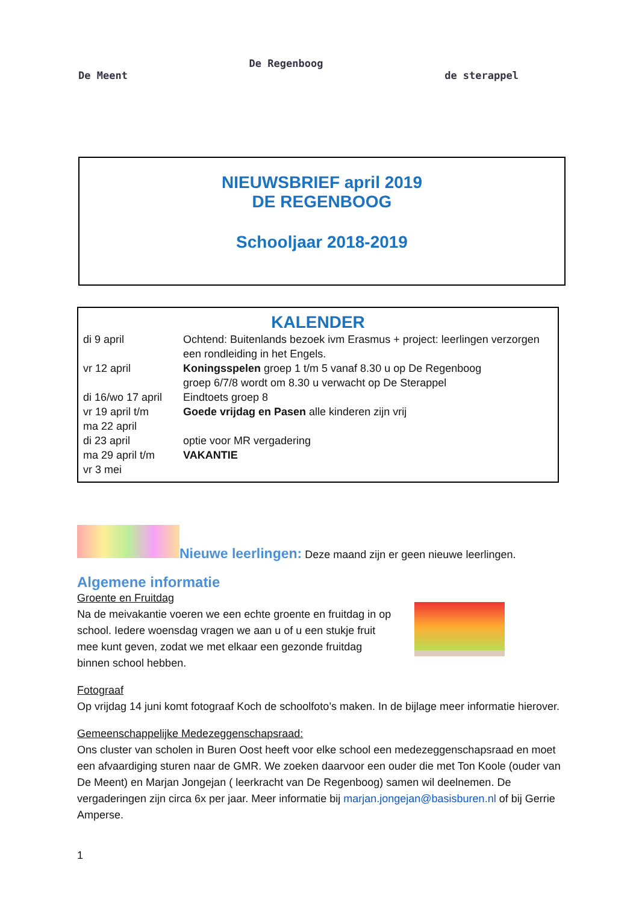De Meent
De Regenboog
de sterappel
NIEUWSBRIEF april 2019
DE REGENBOOG
Schooljaar 2018-2019
KALENDER
| di 9 april | Ochtend: Buitenlands bezoek ivm Erasmus + project: leerlingen verzorgen een rondleiding in het Engels. |
| vr 12 april | Koningsspelen groep 1 t/m 5 vanaf 8.30 u op De Regenboog groep 6/7/8 wordt om 8.30 u verwacht op De Sterappel |
| di 16/wo 17 april | Eindtoets groep 8 |
| vr 19 april t/m ma 22 april | Goede vrijdag en Pasen alle kinderen zijn vrij |
| di 23 april | optie voor MR vergadering |
| ma 29 april t/m vr 3 mei | VAKANTIE |
Nieuwe leerlingen: Deze maand zijn er geen nieuwe leerlingen.
Algemene informatie
Groente en Fruitdag
Na de meivakantie voeren we een echte groente en fruitdag in op school. Iedere woensdag vragen we aan u of u een stukje fruit mee kunt geven, zodat we met elkaar een gezonde fruitdag binnen school hebben.
Fotograaf
Op vrijdag 14 juni komt fotograaf Koch de schoolfoto’s maken. In de bijlage meer informatie hierover.
Gemeenschappelijke Medezeggenschapsraad:
Ons cluster van scholen in Buren Oost heeft voor elke school een medezeggenschapsraad en moet een afvaardiging sturen naar de GMR. We zoeken daarvoor een ouder die met Ton Koole (ouder van De Meent) en Marjan Jongejan ( leerkracht van De Regenboog) samen wil deelnemen. De vergaderingen zijn circa 6x per jaar. Meer informatie bij marjan.jongejan@basisburen.nl of bij Gerrie Amperse.
1